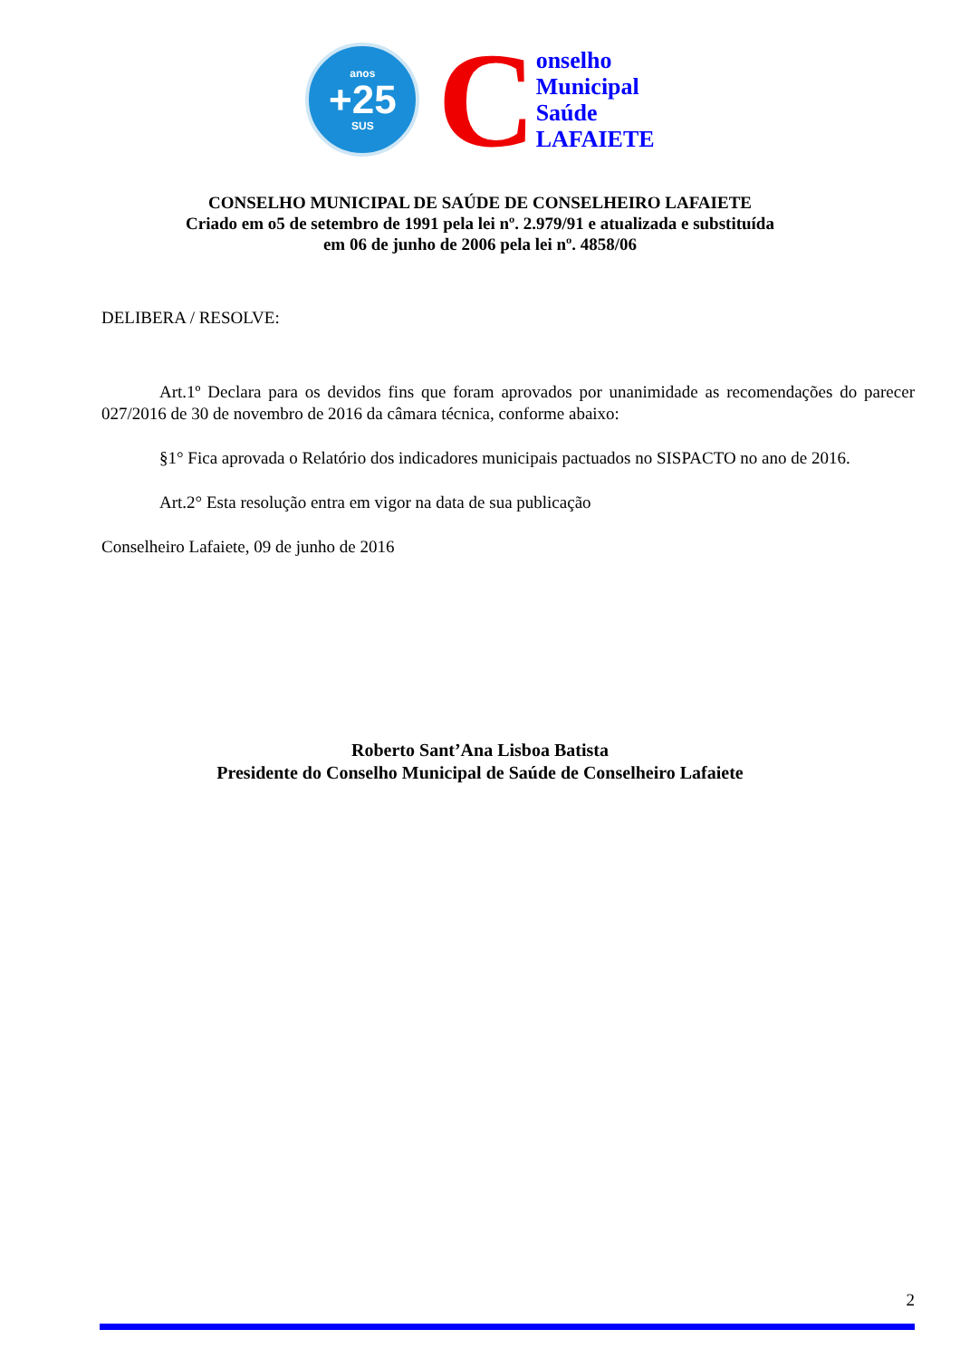anos
+25
SUS
C
onselho
Municipal
Saúde
LAFAIETE
CONSELHO MUNICIPAL DE SAÚDE DE CONSELHEIRO LAFAIETE
Criado em o5 de setembro de 1991 pela lei nº. 2.979/91 e atualizada e substituída
em 06 de junho de 2006 pela lei nº. 4858/06
DELIBERA / RESOLVE:
Art.1º Declara para os devidos fins que foram aprovados por unanimidade as recomendações do parecer 027/2016 de 30 de novembro de 2016 da câmara técnica, conforme abaixo:
§1° Fica aprovada o Relatório dos indicadores municipais pactuados no SISPACTO no ano de 2016.
Art.2° Esta resolução entra em vigor na data de sua publicação
Conselheiro Lafaiete, 09 de junho de 2016
Roberto Sant’Ana Lisboa Batista
Presidente do Conselho Municipal de Saúde de Conselheiro Lafaiete
2